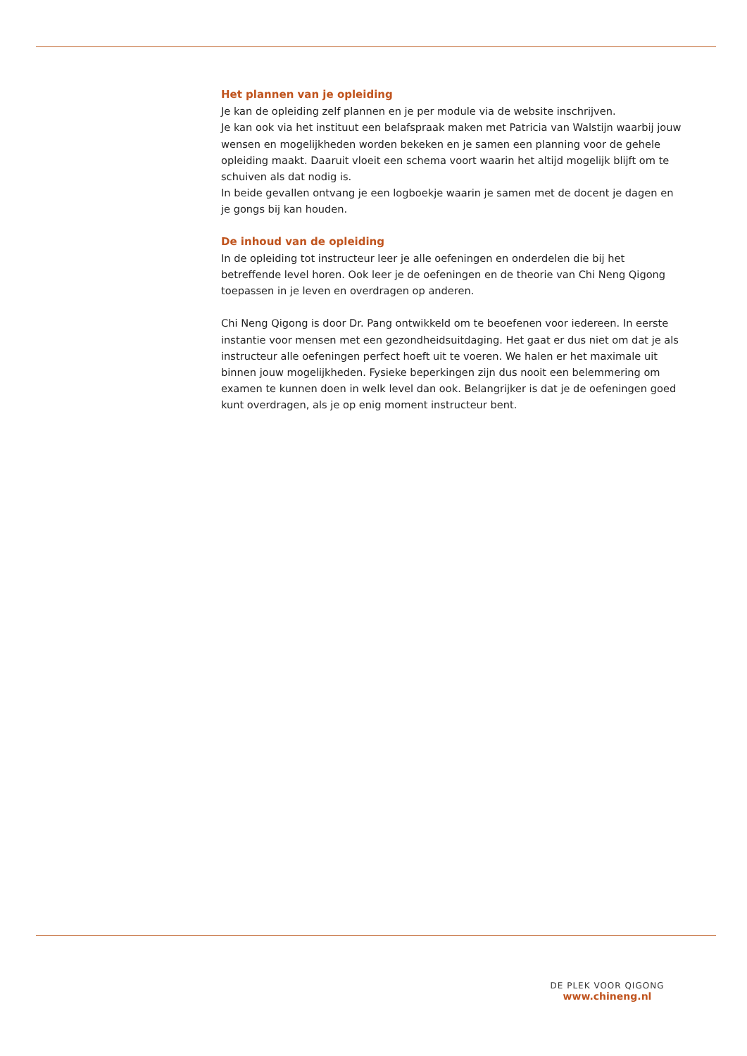Het plannen van je opleiding
Je kan de opleiding zelf plannen en je per module via de website inschrijven.
Je kan ook via het instituut een belafspraak maken met Patricia van Walstijn waarbij jouw wensen en mogelijkheden worden bekeken en je samen een planning voor de gehele opleiding maakt. Daaruit vloeit een schema voort waarin het altijd mogelijk blijft om te schuiven als dat nodig is.
In beide gevallen ontvang je een logboekje waarin je samen met de docent je dagen en je gongs bij kan houden.
De inhoud van de opleiding
In de opleiding tot instructeur leer je alle oefeningen en onderdelen die bij het betreffende level horen. Ook leer je de oefeningen en de theorie van Chi Neng Qigong toepassen in je leven en overdragen op anderen.
Chi Neng Qigong is door Dr. Pang ontwikkeld om te beoefenen voor iedereen. In eerste instantie voor mensen met een gezondheidsuitdaging. Het gaat er dus niet om dat je als instructeur alle oefeningen perfect hoeft uit te voeren. We halen er het maximale uit binnen jouw mogelijkheden. Fysieke beperkingen zijn dus nooit een belemmering om examen te kunnen doen in welk level dan ook. Belangrijker is dat je de oefeningen goed kunt overdragen, als je op enig moment instructeur bent.
DE PLEK VOOR QIGONG
www.chineng.nl